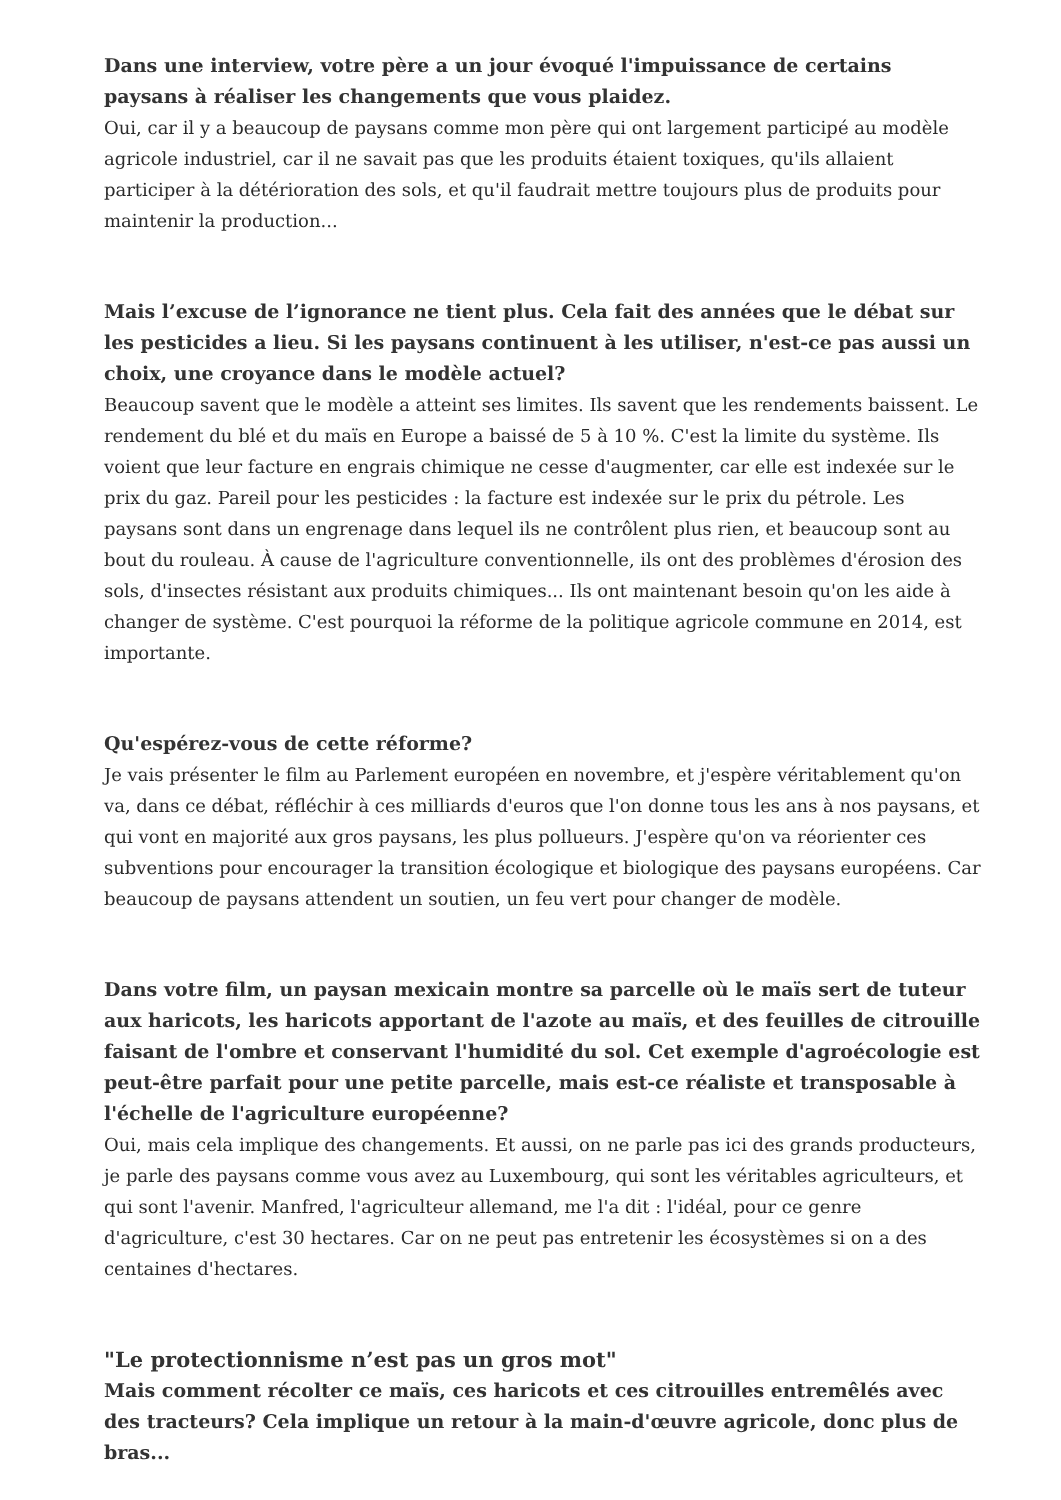Dans une interview, votre père a un jour évoqué l'impuissance de certains paysans à réaliser les changements que vous plaidez.
Oui, car il y a beaucoup de paysans comme mon père qui ont largement participé au modèle agricole industriel, car il ne savait pas que les produits étaient toxiques, qu'ils allaient participer à la détérioration des sols, et qu'il faudrait mettre toujours plus de produits pour maintenir la production...
Mais l’excuse de l’ignorance ne tient plus. Cela fait des années que le débat sur les pesticides a lieu. Si les paysans continuent à les utiliser, n'est-ce pas aussi un choix, une croyance dans le modèle actuel?
Beaucoup savent que le modèle a atteint ses limites. Ils savent que les rendements baissent. Le rendement du blé et du maïs en Europe a baissé de 5 à 10 %. C'est la limite du système. Ils voient que leur facture en engrais chimique ne cesse d'augmenter, car elle est indexée sur le prix du gaz. Pareil pour les pesticides : la facture est indexée sur le prix du pétrole. Les paysans sont dans un engrenage dans lequel ils ne contrôlent plus rien, et beaucoup sont au bout du rouleau. À cause de l'agriculture conventionnelle, ils ont des problèmes d'érosion des sols, d'insectes résistant aux produits chimiques... Ils ont maintenant besoin qu'on les aide à changer de système. C'est pourquoi la réforme de la politique agricole commune en 2014, est importante.
Qu'espérez-vous de cette réforme?
Je vais présenter le film au Parlement européen en novembre, et j'espère véritablement qu'on va, dans ce débat, réfléchir à ces milliards d'euros que l'on donne tous les ans à nos paysans, et qui vont en majorité aux gros paysans, les plus pollueurs. J'espère qu'on va réorienter ces subventions pour encourager la transition écologique et biologique des paysans européens. Car beaucoup de paysans attendent un soutien, un feu vert pour changer de modèle.
Dans votre film, un paysan mexicain montre sa parcelle où le maïs sert de tuteur aux haricots, les haricots apportant de l'azote au maïs, et des feuilles de citrouille faisant de l'ombre et conservant l'humidité du sol. Cet exemple d'agroécologie est peut-être parfait pour une petite parcelle, mais est-ce réaliste et transposable à l'échelle de l'agriculture européenne?
Oui, mais cela implique des changements. Et aussi, on ne parle pas ici des grands producteurs, je parle des paysans comme vous avez au Luxembourg, qui sont les véritables agriculteurs, et qui sont l'avenir. Manfred, l'agriculteur allemand, me l'a dit : l'idéal, pour ce genre d'agriculture, c'est 30 hectares. Car on ne peut pas entretenir les écosystèmes si on a des centaines d'hectares.
"Le protectionnisme n’est pas un gros mot"
Mais comment récolter ce maïs, ces haricots et ces citrouilles entremêlés avec des tracteurs? Cela implique un retour à la main-d'œuvre agricole, donc plus de bras...